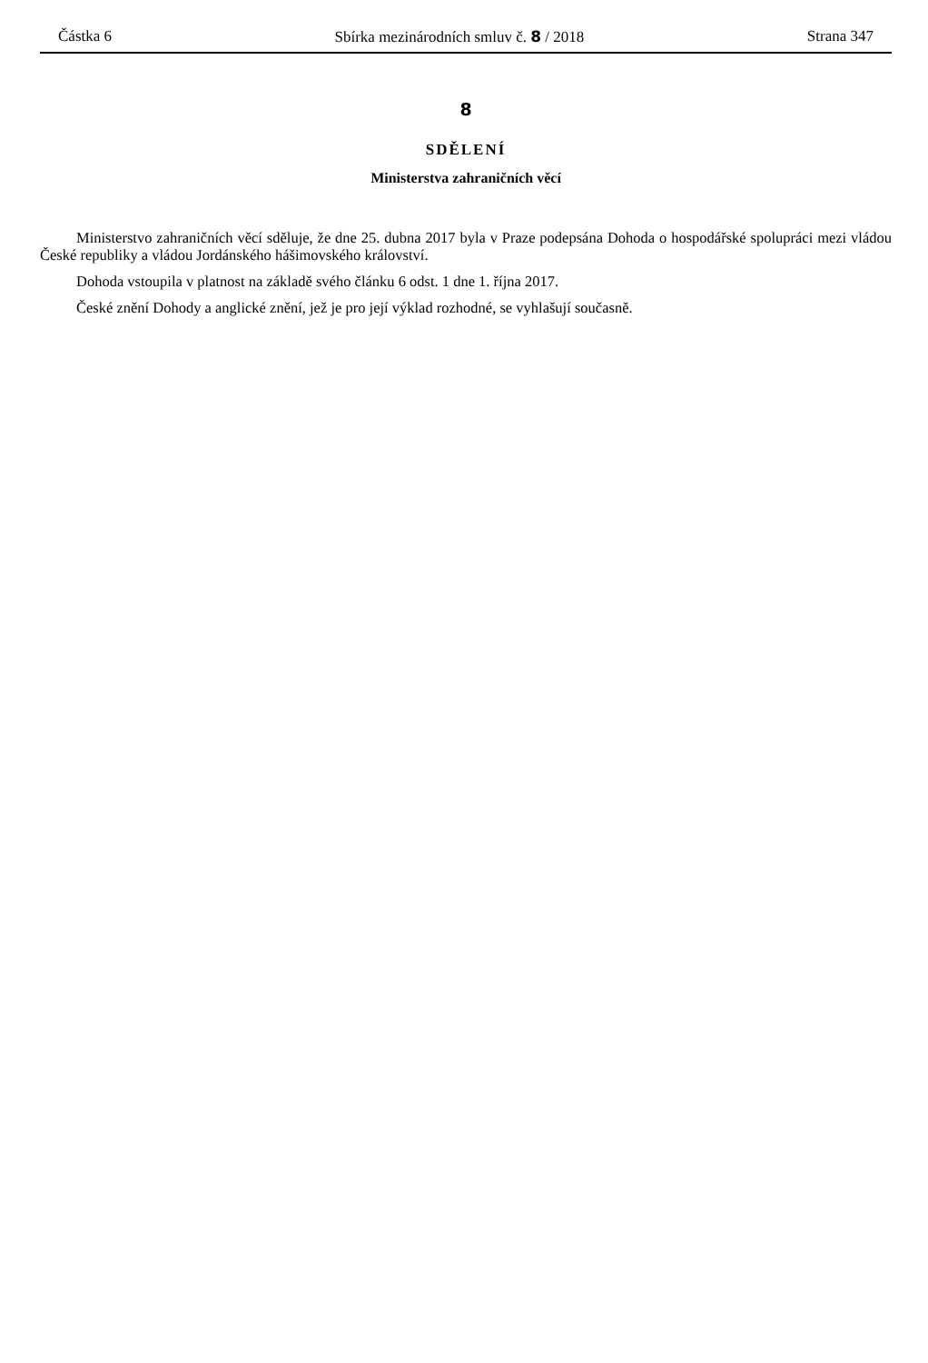Částka 6 Sbírka mezinárodních smluv č. 8 / 2018 Strana 347
8
SDĚLENÍ
Ministerstva zahraničních věcí
Ministerstvo zahraničních věcí sděluje, že dne 25. dubna 2017 byla v Praze podepsána Dohoda o hospodářské spolupráci mezi vládou České republiky a vládou Jordánského hášimovského království.
Dohoda vstoupila v platnost na základě svého článku 6 odst. 1 dne 1. října 2017.
České znění Dohody a anglické znění, jež je pro její výklad rozhodné, se vyhlašují současně.